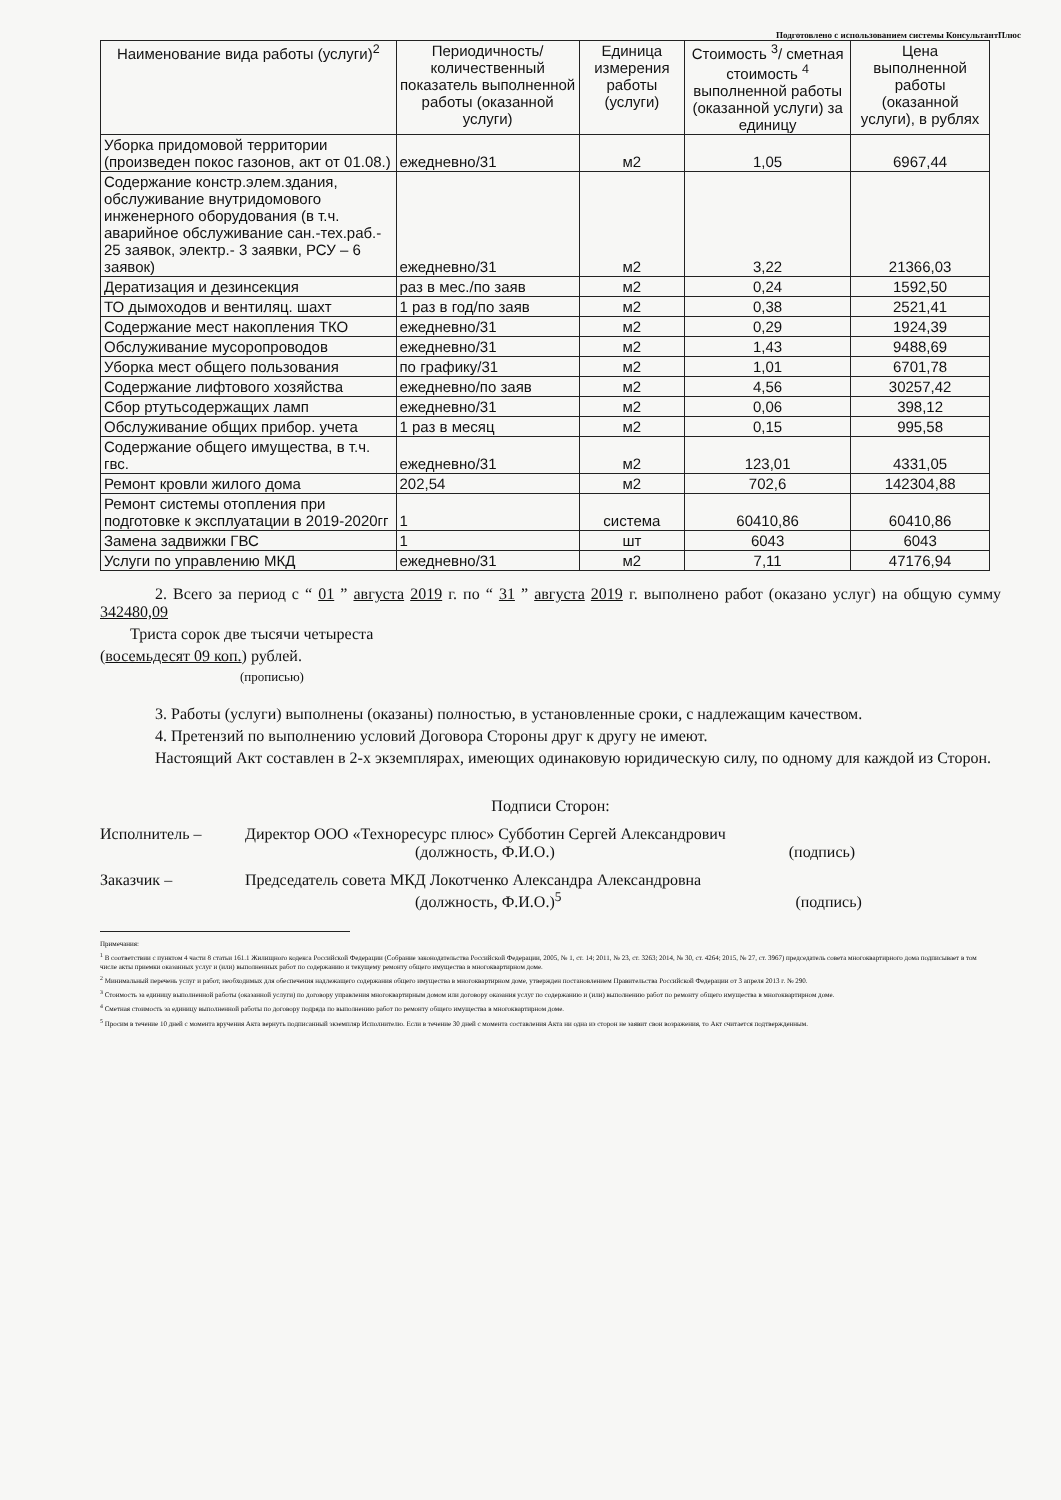Подготовлено с использованием системы КонсультантПлюс
| Наименование вида работы (услуги)<sup>2</sup> | Периодичность/ количественный показатель выполненной работы (оказанной услуги) | Единица измерения работы (услуги) | Стоимость <sup>3</sup>/ сметная стоимость <sup>4</sup> выполненной работы (оказанной услуги) за единицу | Цена выполненной работы (оказанной услуги), в рублях |
| --- | --- | --- | --- | --- |
| Уборка придомовой территории (произведен покос газонов, акт от 01.08.) | ежедневно/31 | м2 | 1,05 | 6967,44 |
| Содержание констр.элем.здания, обслуживание внутридомового инженерного оборудования (в т.ч. аварийное обслуживание сан.-тех.раб.- 25 заявок, электр.- 3 заявки, РСУ – 6 заявок) | ежедневно/31 | м2 | 3,22 | 21366,03 |
| Дератизация и дезинсекция | раз в мес./по заяв | м2 | 0,24 | 1592,50 |
| ТО дымоходов и вентиляц. шахт | 1 раз в год/по заяв | м2 | 0,38 | 2521,41 |
| Содержание мест накопления ТКО | ежедневно/31 | м2 | 0,29 | 1924,39 |
| Обслуживание мусоропроводов | ежедневно/31 | м2 | 1,43 | 9488,69 |
| Уборка мест общего пользования | по графику/31 | м2 | 1,01 | 6701,78 |
| Содержание лифтового хозяйства | ежедневно/по заяв | м2 | 4,56 | 30257,42 |
| Сбор ртутьсодержащих ламп | ежедневно/31 | м2 | 0,06 | 398,12 |
| Обслуживание общих прибор. учета | 1 раз в месяц | м2 | 0,15 | 995,58 |
| Содержание общего имущества, в т.ч. гвс. | ежедневно/31 | м2 | 123,01 | 4331,05 |
| Ремонт кровли жилого дома | 202,54 | м2 | 702,6 | 142304,88 |
| Ремонт системы отопления при подготовке к эксплуатации в 2019-2020гг | 1 | система | 60410,86 | 60410,86 |
| Замена задвижки ГВС | 1 | шт | 6043 | 6043 |
| Услуги по управлению МКД | ежедневно/31 | м2 | 7,11 | 47176,94 |
2. Всего за период с “ 01 ” августа 2019 г. по “ 31 ” августа 2019 г. выполнено работ (оказано услуг) на общую сумму 342480,09
Триста сорок две тысячи четыреста
(восемьдесят 09 коп.) рублей.
(прописью)
3. Работы (услуги) выполнены (оказаны) полностью, в установленные сроки, с надлежащим качеством.
4. Претензий по выполнению условий Договора Стороны друг к другу не имеют.
Настоящий Акт составлен в 2-х экземплярах, имеющих одинаковую юридическую силу, по одному для каждой из Сторон.
Подписи Сторон:
Исполнитель – Директор ООО «Техноресурс плюс» Субботин Сергей Александрович
(должность, Ф.И.О.) (подпись)
Заказчик – Председатель совета МКД Локотченко Александра Александровна
(должность, Ф.И.О.)<sup>5</sup> (подпись)
Примечания:
<sup>1</sup> В соответствии с пунктом 4 части 8 статьи 161.1 Жилищного кодекса Российской Федерации (Собрание законодательства Российской Федерации, 2005, № 1, ст. 14; 2011, № 23, ст. 3263; 2014, № 30, ст. 4264; 2015, № 27, ст. 3967) председатель совета многоквартирного дома подписывает в том числе акты приемки оказанных услуг и (или) выполненных работ по содержанию и текущему ремонту общего имущества в многоквартирном доме.
<sup>2</sup> Минимальный перечень услуг и работ, необходимых для обеспечения надлежащего содержания общего имущества в многоквартирном доме, утвержден постановлением Правительства Российской Федерации от 3 апреля 2013 г. № 290.
<sup>3</sup> Стоимость за единицу выполненной работы (оказанной услуги) по договору управления многоквартирным домом или договору оказания услуг по содержанию и (или) выполнению работ по ремонту общего имущества в многоквартирном доме.
<sup>4</sup> Сметная стоимость за единицу выполненной работы по договору подряда по выполнению работ по ремонту общего имущества в многоквартирном доме.
<sup>5</sup> Просим в течение 10 дней с момента вручения Акта вернуть подписанный экземпляр Исполнителю. Если в течение 30 дней с момента составления Акта ни одна из сторон не заявит свои возражения, то Акт считается подтвержденным.